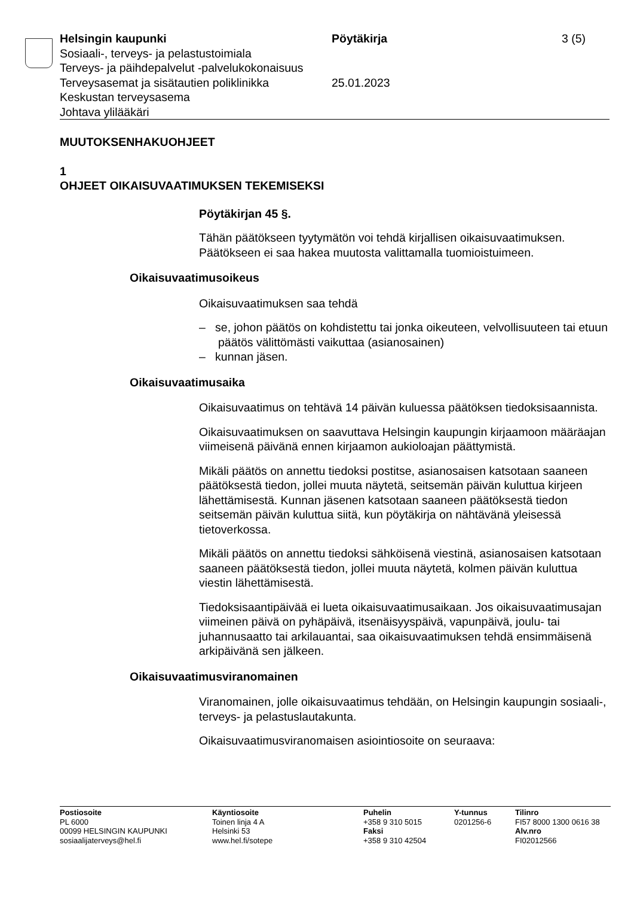Helsingin kaupunki Pöytäkirja 3 (5)
Sosiaali-, terveys- ja pelastustoimiala
Terveys- ja päihdepalvelut -palvelukokonaisuus
Terveysasemat ja sisätautien poliklinikka
25.01.2023
Keskustan terveysasema
Johtava ylilääkäri
MUUTOKSENHAKUOHJEET
1
OHJEET OIKAISUVAATIMUKSEN TEKEMISEKSI
Pöytäkirjan 45 §.
Tähän päätökseen tyytymätön voi tehdä kirjallisen oikaisuvaatimuksen. Päätökseen ei saa hakea muutosta valittamalla tuomioistuimeen.
Oikaisuvaatimusoikeus
Oikaisuvaatimuksen saa tehdä
– se, johon päätös on kohdistettu tai jonka oikeuteen, velvollisuuteen tai etuun päätös välittömästi vaikuttaa (asianosainen)
– kunnan jäsen.
Oikaisuvaatimusaika
Oikaisuvaatimus on tehtävä 14 päivän kuluessa päätöksen tiedoksi­saannista.
Oikaisuvaatimuksen on saavuttava Helsingin kaupungin kirjaamoon määräajan viimeisenä päivänä ennen kirjaamon aukioloajan päättymis­tä.
Mikäli päätös on annettu tiedoksi postitse, asianosaisen katsotaan saaneen päätöksestä tiedon, jollei muuta näytetä, seitsemän päivän kuluttua kirjeen lähettämisestä. Kunnan jäsenen katsotaan saaneen päätöksestä tiedon seitsemän päivän kuluttua siitä, kun pöytäkirja on nähtävänä yleisessä tietoverkossa.
Mikäli päätös on annettu tiedoksi sähköisenä viestinä, asianosaisen katsotaan saaneen päätöksestä tiedon, jollei muuta näytetä, kolmen päivän kuluttua viestin lähettämisestä.
Tiedoksisaantipäivää ei lueta oikaisuvaatimusaikaan. Jos oikaisuvaati­musajan viimeinen päivä on pyhäpäivä, itsenäisyyspäivä, vapunpäivä, joulu- tai juhannusaatto tai arkilauantai, saa oikaisuvaatimuksen tehdä ensimmäisenä arkipäivänä sen jälkeen.
Oikaisuvaatimusviranomainen
Viranomainen, jolle oikaisuvaatimus tehdään, on Helsingin kaupungin sosiaali-, terveys- ja pelastuslautakunta.
Oikaisuvaatimusviranomaisen asiointiosoite on seuraava:
Postiosoite
PL 6000
00099 HELSINGIN KAUPUNKI
sosiaalijaterveys@hel.fi
Käyntiosoite
Toinen linja 4 A
Helsinki 53
www.hel.fi/sotepe
Puhelin
+358 9 310 5015
Faksi
+358 9 310 42504
Y-tunnus
0201256-6
Tilinro
FI57 8000 1300 0616 38
Alv.nro
FI02012566